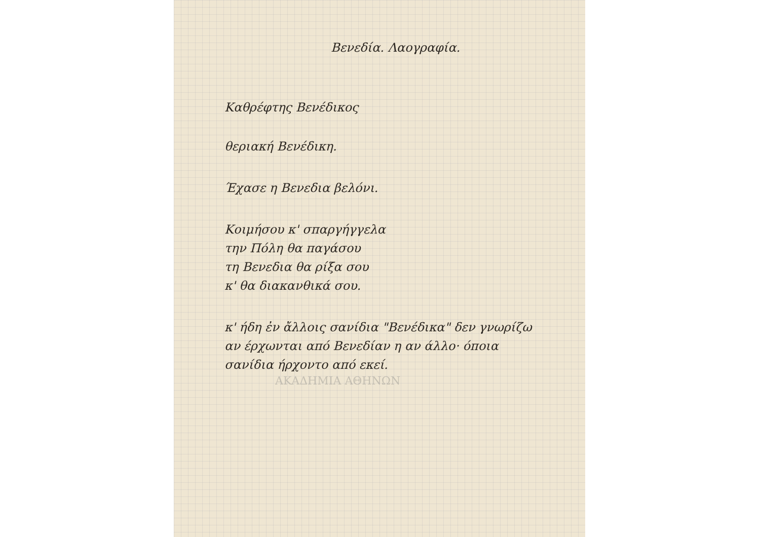Βενεδία. Λαογραφία.
Καθρέφτης Βενέδικος
θεριακή Βενέδικη.
Έχασε η Βενεδια βελόνι.
Κοιμήσου κ' σπαργήγγελα
την Πόλη θα παγάσου
τη Βενεδια θα ρίξα σου
κ' θα διακανθικά σου.
κ' ήδη ἐν ἄλλοις σανίδια "Βενέδικα" δεν γνωρίζω
αν έρχωνται από Βενεδίαν η αν άλλο· όποια
σανίδια ήρχοντο από εκεί.
ΑΚΑΔΗΜΙΑ ΑΘΗΝΩΝ